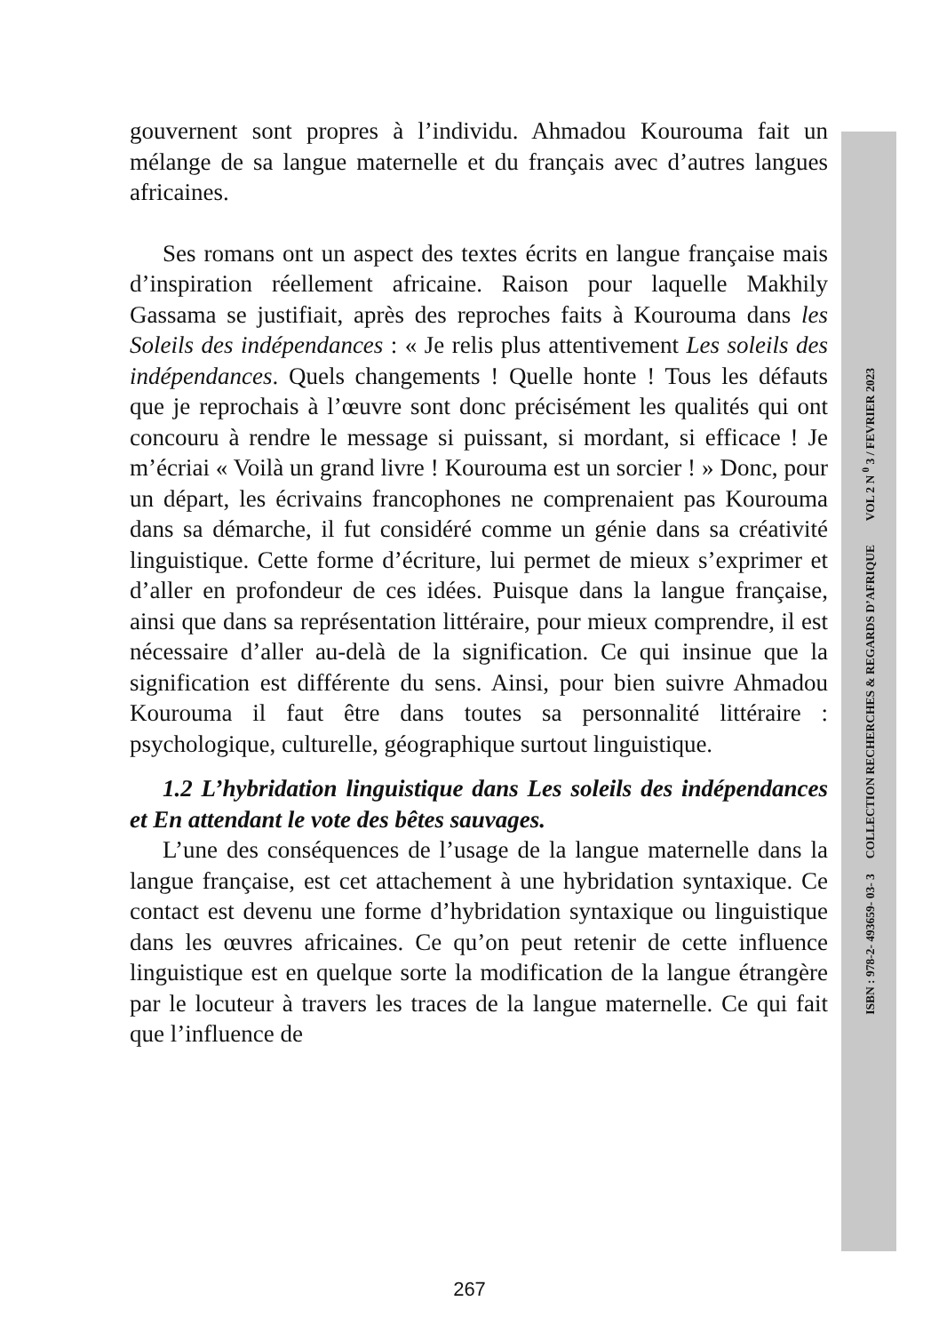gouvernent sont propres à l’individu. Ahmadou Kourouma fait un mélange de sa langue maternelle et du français avec d’autres langues africaines.
Ses romans ont un aspect des textes écrits en langue française mais d’inspiration réellement africaine. Raison pour laquelle Makhily Gassama se justifiait, après des reproches faits à Kourouma dans les Soleils des indépendances : « Je relis plus attentivement Les soleils des indépendances. Quels changements ! Quelle honte ! Tous les défauts que je reprochais à l’œuvre sont donc précisément les qualités qui ont concouru à rendre le message si puissant, si mordant, si efficace ! Je m’écriai « Voilà un grand livre ! Kourouma est un sorcier ! » Donc, pour un départ, les écrivains francophones ne comprenaient pas Kourouma dans sa démarche, il fut considéré comme un génie dans sa créativité linguistique. Cette forme d’écriture, lui permet de mieux s’exprimer et d’aller en profondeur de ces idées. Puisque dans la langue française, ainsi que dans sa représentation littéraire, pour mieux comprendre, il est nécessaire d’aller au-delà de la signification. Ce qui insinue que la signification est différente du sens. Ainsi, pour bien suivre Ahmadou Kourouma il faut être dans toutes sa personnalité littéraire : psychologique, culturelle, géographique surtout linguistique.
1.2 L’hybridation linguistique dans Les soleils des indépendances et En attendant le vote des bêtes sauvages.
L’une des conséquences de l’usage de la langue maternelle dans la langue française, est cet attachement à une hybridation syntaxique. Ce contact est devenu une forme d’hybridation syntaxique ou linguistique dans les œuvres africaines. Ce qu’on peut retenir de cette influence linguistique est en quelque sorte la modification de la langue étrangère par le locuteur à travers les traces de la langue maternelle. Ce qui fait que l’influence de
ISBN : 978-2- 493659- 03- 3 COLLECTION RECHERCHES & REGARDS D’AFRIQUE VOL 2 N <sup>0</sup> 3 / FEVRIER 2023
267